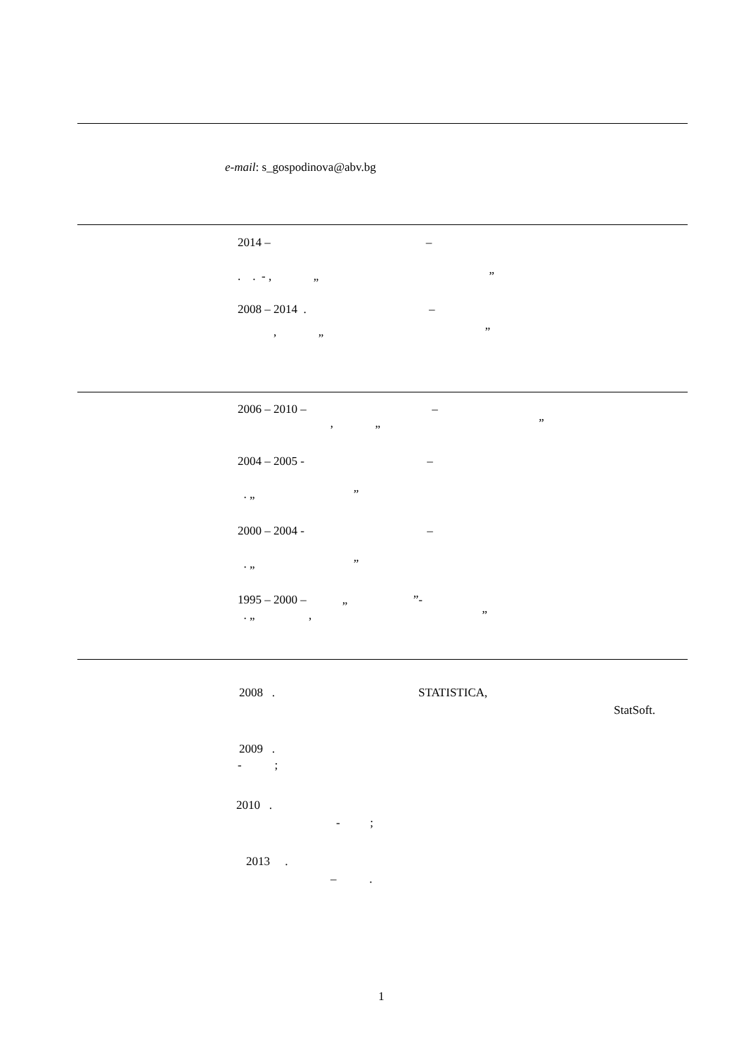e-mail: s_gospodinova@abv.bg
2014 – –
. . - , „ ”
2008 – 2014 . –
, „ ”
2006 – 2010 – –
, „ ”
2004 – 2005 - –
. „ ”
2000 – 2004 - –
. „ ”
1995 – 2000 – „ ”-
. „ , ”
2008 . STATISTICA,
StatSoft.
2009 .
- ;
2010 .
- ;
2013 .
– .
1